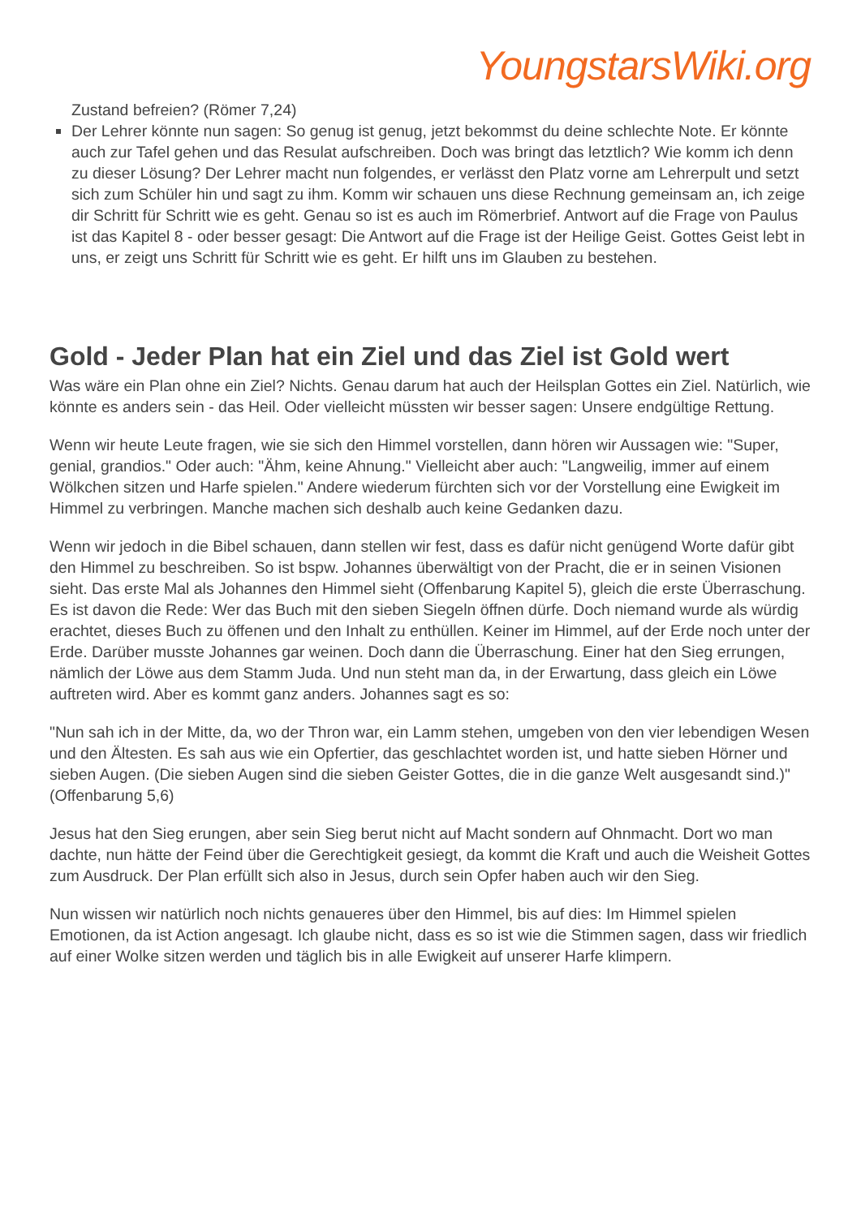YoungstarsWiki.org
Zustand befreien? (Römer 7,24)
Der Lehrer könnte nun sagen: So genug ist genug, jetzt bekommst du deine schlechte Note. Er könnte auch zur Tafel gehen und das Resulat aufschreiben. Doch was bringt das letztlich? Wie komm ich denn zu dieser Lösung? Der Lehrer macht nun folgendes, er verlässt den Platz vorne am Lehrerpult und setzt sich zum Schüler hin und sagt zu ihm. Komm wir schauen uns diese Rechnung gemeinsam an, ich zeige dir Schritt für Schritt wie es geht. Genau so ist es auch im Römerbrief. Antwort auf die Frage von Paulus ist das Kapitel 8 - oder besser gesagt: Die Antwort auf die Frage ist der Heilige Geist. Gottes Geist lebt in uns, er zeigt uns Schritt für Schritt wie es geht. Er hilft uns im Glauben zu bestehen.
Gold - Jeder Plan hat ein Ziel und das Ziel ist Gold wert
Was wäre ein Plan ohne ein Ziel? Nichts. Genau darum hat auch der Heilsplan Gottes ein Ziel. Natürlich, wie könnte es anders sein - das Heil. Oder vielleicht müssten wir besser sagen: Unsere endgültige Rettung.
Wenn wir heute Leute fragen, wie sie sich den Himmel vorstellen, dann hören wir Aussagen wie: "Super, genial, grandios." Oder auch: "Ähm, keine Ahnung." Vielleicht aber auch: "Langweilig, immer auf einem Wölkchen sitzen und Harfe spielen." Andere wiederum fürchten sich vor der Vorstellung eine Ewigkeit im Himmel zu verbringen. Manche machen sich deshalb auch keine Gedanken dazu.
Wenn wir jedoch in die Bibel schauen, dann stellen wir fest, dass es dafür nicht genügend Worte dafür gibt den Himmel zu beschreiben. So ist bspw. Johannes überwältigt von der Pracht, die er in seinen Visionen sieht. Das erste Mal als Johannes den Himmel sieht (Offenbarung Kapitel 5), gleich die erste Überraschung. Es ist davon die Rede: Wer das Buch mit den sieben Siegeln öffnen dürfe. Doch niemand wurde als würdig erachtet, dieses Buch zu öffenen und den Inhalt zu enthüllen. Keiner im Himmel, auf der Erde noch unter der Erde. Darüber musste Johannes gar weinen. Doch dann die Überraschung. Einer hat den Sieg errungen, nämlich der Löwe aus dem Stamm Juda. Und nun steht man da, in der Erwartung, dass gleich ein Löwe auftreten wird. Aber es kommt ganz anders. Johannes sagt es so:
"Nun sah ich in der Mitte, da, wo der Thron war, ein Lamm stehen, umgeben von den vier lebendigen Wesen und den Ältesten. Es sah aus wie ein Opfertier, das geschlachtet worden ist, und hatte sieben Hörner und sieben Augen. (Die sieben Augen sind die sieben Geister Gottes, die in die ganze Welt ausgesandt sind.)" (Offenbarung 5,6)
Jesus hat den Sieg erungen, aber sein Sieg berut nicht auf Macht sondern auf Ohnmacht. Dort wo man dachte, nun hätte der Feind über die Gerechtigkeit gesiegt, da kommt die Kraft und auch die Weisheit Gottes zum Ausdruck. Der Plan erfüllt sich also in Jesus, durch sein Opfer haben auch wir den Sieg.
Nun wissen wir natürlich noch nichts genaueres über den Himmel, bis auf dies: Im Himmel spielen Emotionen, da ist Action angesagt. Ich glaube nicht, dass es so ist wie die Stimmen sagen, dass wir friedlich auf einer Wolke sitzen werden und täglich bis in alle Ewigkeit auf unserer Harfe klimpern.